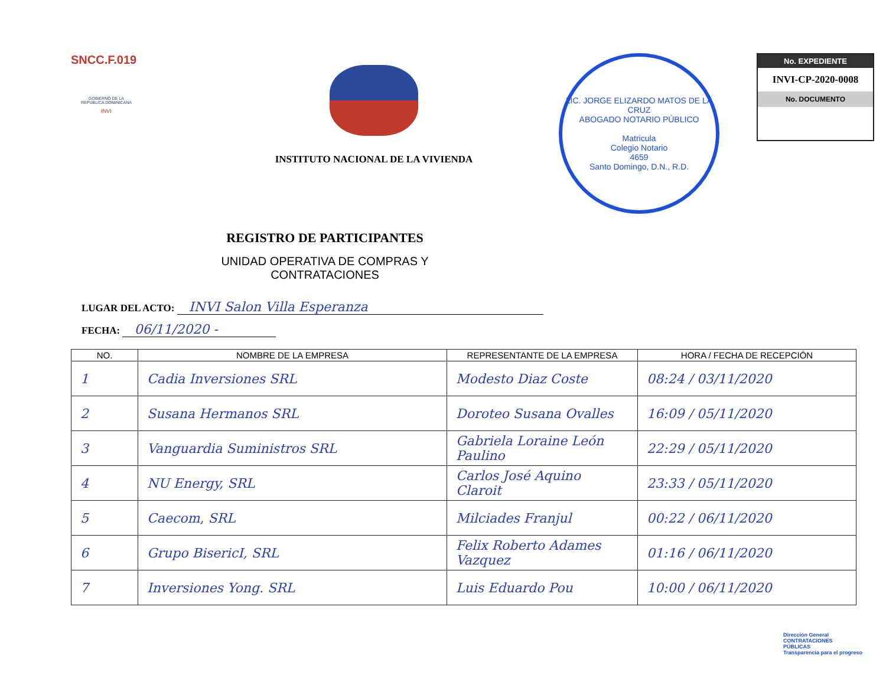SNCC.F.019
GOBIERNO DE LA
REPÚBLICA DOMINICANA
INVI
INSTITUTO NACIONAL DE LA VIVIENDA
LIC. JORGE ELIZARDO MATOS DE LA CRUZ
ABOGADO NOTARIO PÚBLICO
Matricula
Colegio Notario
4659
Santo Domingo, D.N., R.D.
No. EXPEDIENTE
INVI-CP-2020-0008
No. DOCUMENTO
REGISTRO DE PARTICIPANTES
UNIDAD OPERATIVA DE COMPRAS Y CONTRATACIONES
LUGAR DEL ACTO: INVI Salon Villa Esperanza
FECHA: 06/11/2020 -
| NO. | NOMBRE DE LA EMPRESA | REPRESENTANTE DE LA EMPRESA | HORA / FECHA DE RECEPCIÓN |
| --- | --- | --- | --- |
| 1 | Cadia Inversiones SRL | Modesto Diaz Coste | 08:24 / 03/11/2020 |
| 2 | Susana Hermanos SRL | Doroteo Susana Ovalles | 16:09 / 05/11/2020 |
| 3 | Vanguardia Suministros SRL | Gabriela Loraine León Paulino | 22:29 / 05/11/2020 |
| 4 | NU Energy, SRL | Carlos José Aquino Claroit | 23:33 / 05/11/2020 |
| 5 | Caecom, SRL | Milciades Franjul | 00:22 / 06/11/2020 |
| 6 | Grupo BisericI, SRL | Felix Roberto Adames Vazquez | 01:16 / 06/11/2020 |
| 7 | Inversiones Yong. SRL | Luis Eduardo Pou | 10:00 / 06/11/2020 |
Dirección General
CONTRATACIONES
PÚBLICAS
Transparencia para el progreso